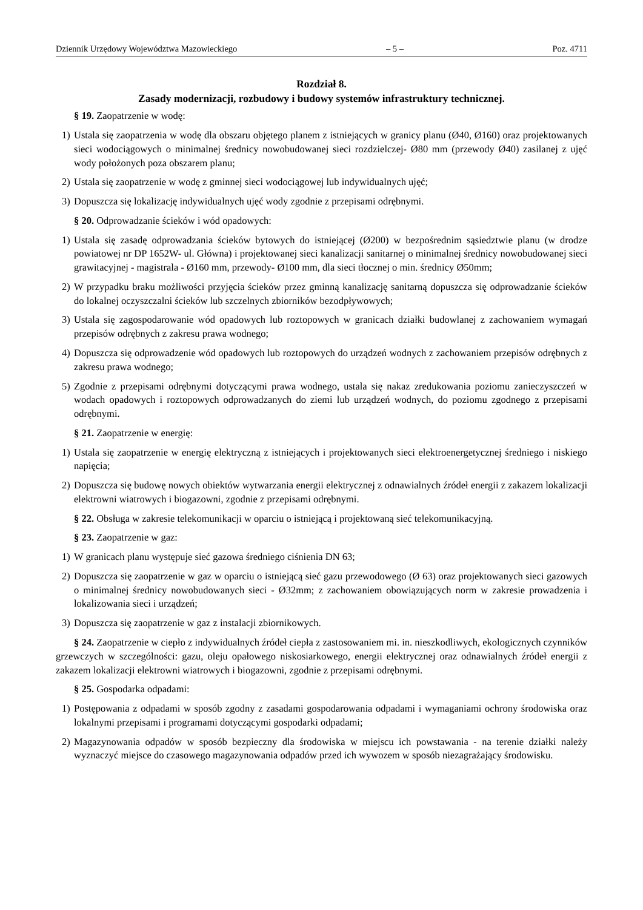Dziennik Urzędowy Województwa Mazowieckiego – 5 – Poz. 4711
Rozdział 8.
Zasady modernizacji, rozbudowy i budowy systemów infrastruktury technicznej.
§ 19. Zaopatrzenie w wodę:
1) Ustala się zaopatrzenia w wodę dla obszaru objętego planem z istniejących w granicy planu (Ø40, Ø160) oraz projektowanych sieci wodociągowych o minimalnej średnicy nowobudowanej sieci rozdzielczej- Ø80 mm (przewody Ø40) zasilanej z ujęć wody położonych poza obszarem planu;
2) Ustala się zaopatrzenie w wodę z gminnej sieci wodociągowej lub indywidualnych ujęć;
3) Dopuszcza się lokalizację indywidualnych ujęć wody zgodnie z przepisami odrębnymi.
§ 20. Odprowadzanie ścieków i wód opadowych:
1) Ustala się zasadę odprowadzania ścieków bytowych do istniejącej (Ø200) w bezpośrednim sąsiedztwie planu (w drodze powiatowej nr DP 1652W- ul. Główna) i projektowanej sieci kanalizacji sanitarnej o minimalnej średnicy nowobudowanej sieci grawitacyjnej - magistrala - Ø160 mm, przewody- Ø100 mm, dla sieci tłocznej o min. średnicy Ø50mm;
2) W przypadku braku możliwości przyjęcia ścieków przez gminną kanalizację sanitarną dopuszcza się odprowadzanie ścieków do lokalnej oczyszczalni ścieków lub szczelnych zbiorników bezodpływowych;
3) Ustala się zagospodarowanie wód opadowych lub roztopowych w granicach działki budowlanej z zachowaniem wymagań przepisów odrębnych z zakresu prawa wodnego;
4) Dopuszcza się odprowadzenie wód opadowych lub roztopowych do urządzeń wodnych z zachowaniem przepisów odrębnych z zakresu prawa wodnego;
5) Zgodnie z przepisami odrębnymi dotyczącymi prawa wodnego, ustala się nakaz zredukowania poziomu zanieczyszczeń w wodach opadowych i roztopowych odprowadzanych do ziemi lub urządzeń wodnych, do poziomu zgodnego z przepisami odrębnymi.
§ 21. Zaopatrzenie w energię:
1) Ustala się zaopatrzenie w energię elektryczną z istniejących i projektowanych sieci elektroenergetycznej średniego i niskiego napięcia;
2) Dopuszcza się budowę nowych obiektów wytwarzania energii elektrycznej z odnawialnych źródeł energii z zakazem lokalizacji elektrowni wiatrowych i biogazowni, zgodnie z przepisami odrębnymi.
§ 22. Obsługa w zakresie telekomunikacji w oparciu o istniejącą i projektowaną sieć telekomunikacyjną.
§ 23. Zaopatrzenie w gaz:
1) W granicach planu występuje sieć gazowa średniego ciśnienia DN 63;
2) Dopuszcza się zaopatrzenie w gaz w oparciu o istniejącą sieć gazu przewodowego (Ø 63) oraz projektowanych sieci gazowych o minimalnej średnicy nowobudowanych sieci - Ø32mm; z zachowaniem obowiązujących norm w zakresie prowadzenia i lokalizowania sieci i urządzeń;
3) Dopuszcza się zaopatrzenie w gaz z instalacji zbiornikowych.
§ 24. Zaopatrzenie w ciepło z indywidualnych źródeł ciepła z zastosowaniem mi. in. nieszkodliwych, ekologicznych czynników grzewczych w szczególności: gazu, oleju opałowego niskosiarkowego, energii elektrycznej oraz odnawialnych źródeł energii z zakazem lokalizacji elektrowni wiatrowych i biogazowni, zgodnie z przepisami odrębnymi.
§ 25. Gospodarka odpadami:
1) Postępowania z odpadami w sposób zgodny z zasadami gospodarowania odpadami i wymaganiami ochrony środowiska oraz lokalnymi przepisami i programami dotyczącymi gospodarki odpadami;
2) Magazynowania odpadów w sposób bezpieczny dla środowiska w miejscu ich powstawania - na terenie działki należy wyznaczyć miejsce do czasowego magazynowania odpadów przed ich wywozem w sposób niezagrażający środowisku.